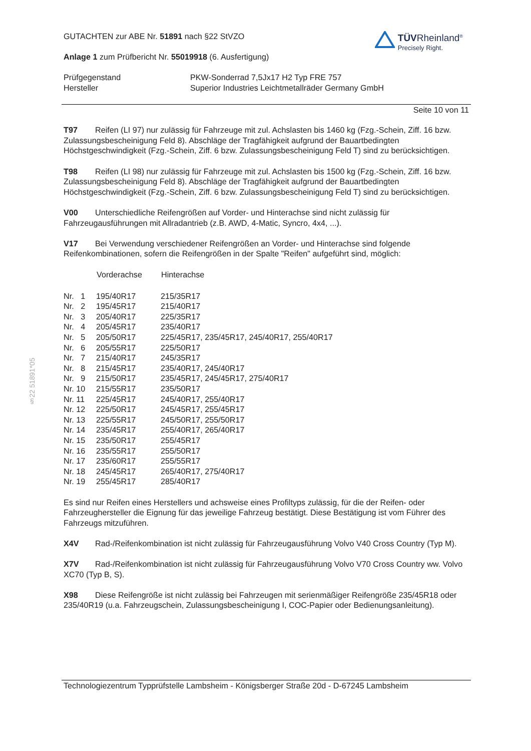§22 51891*05
GUTACHTEN zur ABE Nr. 51891 nach §22 StVZO
Anlage 1 zum Prüfbericht Nr. 55019918 (6. Ausfertigung)
TÜVRheinland<sup>®</sup>
Precisely Right.
| Prüfgegenstand | PKW-Sonderrad 7,5Jx17 H2 Typ FRE 757 |
| Hersteller | Superior Industries Leichtmetallräder Germany GmbH |
Seite 10 von 11
T97 Reifen (LI 97) nur zulässig für Fahrzeuge mit zul. Achslasten bis 1460 kg (Fzg.-Schein, Ziff. 16 bzw. Zulassungsbescheinigung Feld 8). Abschläge der Tragfähigkeit aufgrund der Bauartbedingten Höchstgeschwindigkeit (Fzg.-Schein, Ziff. 6 bzw. Zulassungsbescheinigung Feld T) sind zu berücksichtigen.
T98 Reifen (LI 98) nur zulässig für Fahrzeuge mit zul. Achslasten bis 1500 kg (Fzg.-Schein, Ziff. 16 bzw. Zulassungsbescheinigung Feld 8). Abschläge der Tragfähigkeit aufgrund der Bauartbedingten Höchstgeschwindigkeit (Fzg.-Schein, Ziff. 6 bzw. Zulassungsbescheinigung Feld T) sind zu berücksichtigen.
V00 Unterschiedliche Reifengrößen auf Vorder- und Hinterachse sind nicht zulässig für Fahrzeugausführungen mit Allradantrieb (z.B. AWD, 4-Matic, Syncro, 4x4, ...).
V17 Bei Verwendung verschiedener Reifengrößen an Vorder- und Hinterachse sind folgende Reifenkombinationen, sofern die Reifengrößen in der Spalte "Reifen" aufgeführt sind, möglich:
| | Vorderachse | Hinterachse |
| --- | --- | --- |
| Nr. 1 | 195/40R17 | 215/35R17 |
| Nr. 2 | 195/45R17 | 215/40R17 |
| Nr. 3 | 205/40R17 | 225/35R17 |
| Nr. 4 | 205/45R17 | 235/40R17 |
| Nr. 5 | 205/50R17 | 225/45R17, 235/45R17, 245/40R17, 255/40R17 |
| Nr. 6 | 205/55R17 | 225/50R17 |
| Nr. 7 | 215/40R17 | 245/35R17 |
| Nr. 8 | 215/45R17 | 235/40R17, 245/40R17 |
| Nr. 9 | 215/50R17 | 235/45R17, 245/45R17, 275/40R17 |
| Nr. 10 | 215/55R17 | 235/50R17 |
| Nr. 11 | 225/45R17 | 245/40R17, 255/40R17 |
| Nr. 12 | 225/50R17 | 245/45R17, 255/45R17 |
| Nr. 13 | 225/55R17 | 245/50R17, 255/50R17 |
| Nr. 14 | 235/45R17 | 255/40R17, 265/40R17 |
| Nr. 15 | 235/50R17 | 255/45R17 |
| Nr. 16 | 235/55R17 | 255/50R17 |
| Nr. 17 | 235/60R17 | 255/55R17 |
| Nr. 18 | 245/45R17 | 265/40R17, 275/40R17 |
| Nr. 19 | 255/45R17 | 285/40R17 |
Es sind nur Reifen eines Herstellers und achsweise eines Profiltyps zulässig, für die der Reifen- oder Fahrzeughersteller die Eignung für das jeweilige Fahrzeug bestätigt. Diese Bestätigung ist vom Führer des Fahrzeugs mitzuführen.
X4V Rad-/Reifenkombination ist nicht zulässig für Fahrzeugausführung Volvo V40 Cross Country (Typ M).
X7V Rad-/Reifenkombination ist nicht zulässig für Fahrzeugausführung Volvo V70 Cross Country ww. Volvo XC70 (Typ B, S).
X98 Diese Reifengröße ist nicht zulässig bei Fahrzeugen mit serienmäßiger Reifengröße 235/45R18 oder 235/40R19 (u.a. Fahrzeugschein, Zulassungsbescheinigung I, COC-Papier oder Bedienungsanleitung).
Technologiezentrum Typprüfstelle Lambsheim - Königsberger Straße 20d - D-67245 Lambsheim